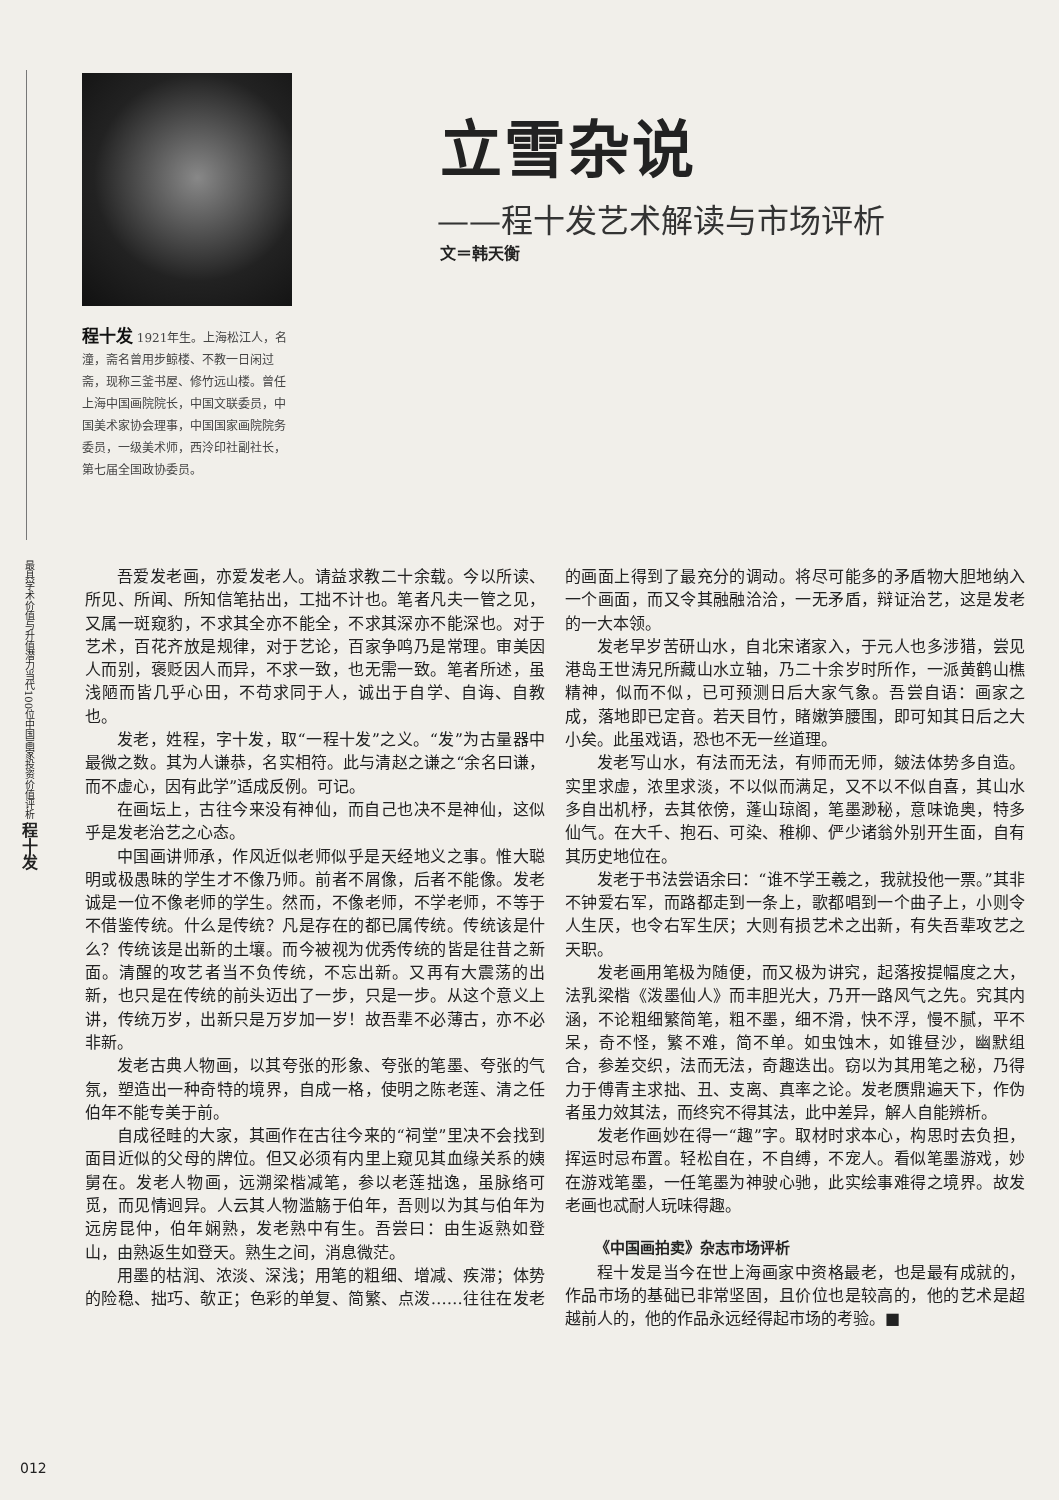最具学术价值与升值潜力当代100位中国画家投资价值评析 程十发
程十发 1921年生。上海松江人，名潼，斋名曾用步鲸楼、不教一日闲过斋，现称三釜书屋、修竹远山楼。曾任上海中国画院院长，中国文联委员，中国美术家协会理事，中国国家画院院务委员，一级美术师，西泠印社副社长，第七届全国政协委员。
立雪杂说
——程十发艺术解读与市场评析
文＝韩天衡
吾爱发老画，亦爱发老人。请益求教二十余载。今以所读、所见、所闻、所知信笔拈出，工拙不计也。笔者凡夫一管之见，又属一斑窥豹，不求其全亦不能全，不求其深亦不能深也。对于艺术，百花齐放是规律，对于艺论，百家争鸣乃是常理。审美因人而别，褒贬因人而异，不求一致，也无需一致。笔者所述，虽浅陋而皆几乎心田，不苟求同于人，诚出于自学、自诲、自教也。
发老，姓程，字十发，取“一程十发”之义。“发”为古量器中最微之数。其为人谦恭，名实相符。此与清赵之谦之“余名曰谦，而不虚心，因有此学”适成反例。可记。
在画坛上，古往今来没有神仙，而自己也决不是神仙，这似乎是发老治艺之心态。
中国画讲师承，作风近似老师似乎是天经地义之事。惟大聪明或极愚昧的学生才不像乃师。前者不屑像，后者不能像。发老诚是一位不像老师的学生。然而，不像老师，不学老师，不等于不借鉴传统。什么是传统？凡是存在的都已属传统。传统该是什么？传统该是出新的土壤。而今被视为优秀传统的皆是往昔之新面。清醒的攻艺者当不负传统，不忘出新。又再有大震荡的出新，也只是在传统的前头迈出了一步，只是一步。从这个意义上讲，传统万岁，出新只是万岁加一岁！故吾辈不必薄古，亦不必非新。
发老古典人物画，以其夸张的形象、夸张的笔墨、夸张的气氛，塑造出一种奇特的境界，自成一格，使明之陈老莲、清之任伯年不能专美于前。
自成径畦的大家，其画作在古往今来的“祠堂”里决不会找到面目近似的父母的牌位。但又必须有内里上窥见其血缘关系的姨舅在。发老人物画，远溯梁楷减笔，参以老莲拙逸，虽脉络可觅，而见情迥异。人云其人物滥觞于伯年，吾则以为其与伯年为远房昆仲，伯年娴熟，发老熟中有生。吾尝曰：由生返熟如登山，由熟返生如登天。熟生之间，消息微茫。
用墨的枯润、浓淡、深浅；用笔的粗细、增减、疾滞；体势的险稳、拙巧、欹正；色彩的单复、简繁、点泼……往往在发老的画面上得到了最充分的调动。将尽可能多的矛盾物大胆地纳入一个画面，而又令其融融洽洽，一无矛盾，辩证治艺，这是发老的一大本领。
发老早岁苦研山水，自北宋诸家入，于元人也多涉猎，尝见港岛王世涛兄所藏山水立轴，乃二十余岁时所作，一派黄鹤山樵精神，似而不似，已可预测日后大家气象。吾尝自语：画家之成，落地即已定音。若天目竹，睹嫩笋腰围，即可知其日后之大小矣。此虽戏语，恐也不无一丝道理。
发老写山水，有法而无法，有师而无师，皴法体势多自造。实里求虚，浓里求淡，不以似而满足，又不以不似自喜，其山水多自出机杼，去其依傍，蓬山琼阁，笔墨渺秘，意味诡奥，特多仙气。在大千、抱石、可染、稚柳、俨少诸翁外别开生面，自有其历史地位在。
发老于书法尝语余曰：“谁不学王羲之，我就投他一票。”其非不钟爱右军，而路都走到一条上，歌都唱到一个曲子上，小则令人生厌，也令右军生厌；大则有损艺术之出新，有失吾辈攻艺之天职。
发老画用笔极为随便，而又极为讲究，起落按提幅度之大，法乳梁楷《泼墨仙人》而丰胆光大，乃开一路风气之先。究其内涵，不论粗细繁简笔，粗不墨，细不滑，快不浮，慢不腻，平不呆，奇不怪，繁不难，简不单。如虫蚀木，如锥昼沙，幽默组合，参差交织，法而无法，奇趣迭出。窃以为其用笔之秘，乃得力于傅青主求拙、丑、支离、真率之论。发老赝鼎遍天下，作伪者虽力效其法，而终究不得其法，此中差异，解人自能辨析。
发老作画妙在得一“趣”字。取材时求本心，构思时去负担，挥运时忌布置。轻松自在，不自缚，不宠人。看似笔墨游戏，妙在游戏笔墨，一任笔墨为神驶心驰，此实绘事难得之境界。故发老画也忒耐人玩味得趣。
《中国画拍卖》杂志市场评析
程十发是当今在世上海画家中资格最老，也是最有成就的，作品市场的基础已非常坚固，且价位也是较高的，他的艺术是超越前人的，他的作品永远经得起市场的考验。■
012